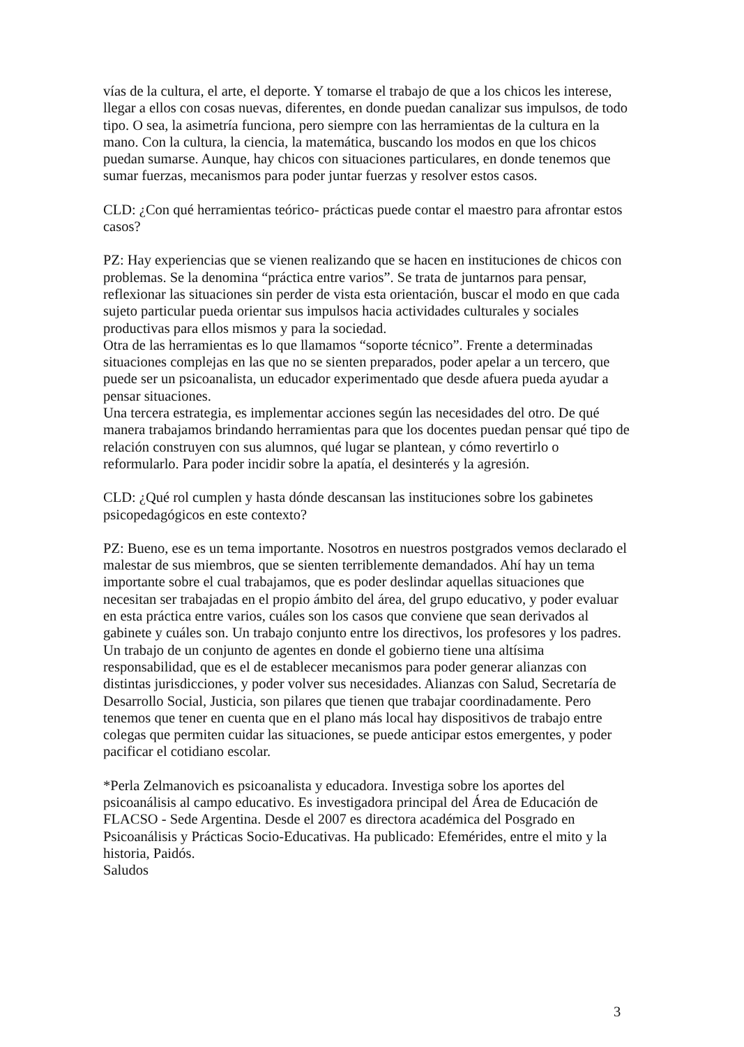vías de la cultura, el arte, el deporte. Y tomarse el trabajo de que a los chicos les interese, llegar a ellos con cosas nuevas, diferentes, en donde puedan canalizar sus impulsos, de todo tipo. O sea, la asimetría funciona, pero siempre con las herramientas de la cultura en la mano. Con la cultura, la ciencia, la matemática, buscando los modos en que los chicos puedan sumarse. Aunque, hay chicos con situaciones particulares, en donde tenemos que sumar fuerzas, mecanismos para poder juntar fuerzas y resolver estos casos.
CLD: ¿Con qué herramientas teórico- prácticas puede contar el maestro para afrontar estos casos?
PZ: Hay experiencias que se vienen realizando que se hacen en instituciones de chicos con problemas. Se la denomina “práctica entre varios”. Se trata de juntarnos para pensar, reflexionar las situaciones sin perder de vista esta orientación, buscar el modo en que cada sujeto particular pueda orientar sus impulsos hacia actividades culturales y sociales productivas para ellos mismos y para la sociedad.
Otra de las herramientas es lo que llamamos “soporte técnico”. Frente a determinadas situaciones complejas en las que no se sienten preparados, poder apelar a un tercero, que puede ser un psicoanalista, un educador experimentado que desde afuera pueda ayudar a pensar situaciones.
Una tercera estrategia, es implementar acciones según las necesidades del otro. De qué manera trabajamos brindando herramientas para que los docentes puedan pensar qué tipo de relación construyen con sus alumnos, qué lugar se plantean, y cómo revertirlo o reformularlo. Para poder incidir sobre la apatía, el desinterés y la agresión.
CLD: ¿Qué rol cumplen y hasta dónde descansan las instituciones sobre los gabinetes psicopedagógicos en este contexto?
PZ: Bueno, ese es un tema importante. Nosotros en nuestros postgrados vemos declarado el malestar de sus miembros, que se sienten terriblemente demandados. Ahí hay un tema importante sobre el cual trabajamos, que es poder deslindar aquellas situaciones que necesitan ser trabajadas en el propio ámbito del área, del grupo educativo, y poder evaluar en esta práctica entre varios, cuáles son los casos que conviene que sean derivados al gabinete y cuáles son. Un trabajo conjunto entre los directivos, los profesores y los padres. Un trabajo de un conjunto de agentes en donde el gobierno tiene una altísima responsabilidad, que es el de establecer mecanismos para poder generar alianzas con distintas jurisdicciones, y poder volver sus necesidades. Alianzas con Salud, Secretaría de Desarrollo Social, Justicia, son pilares que tienen que trabajar coordinadamente. Pero tenemos que tener en cuenta que en el plano más local hay dispositivos de trabajo entre colegas que permiten cuidar las situaciones, se puede anticipar estos emergentes, y poder pacificar el cotidiano escolar.
*Perla Zelmanovich es psicoanalista y educadora. Investiga sobre los aportes del psicoanálisis al campo educativo. Es investigadora principal del Área de Educación de FLACSO - Sede Argentina. Desde el 2007 es directora académica del Posgrado en Psicoanálisis y Prácticas Socio-Educativas. Ha publicado: Efemérides, entre el mito y la historia, Paidós.
Saludos
3